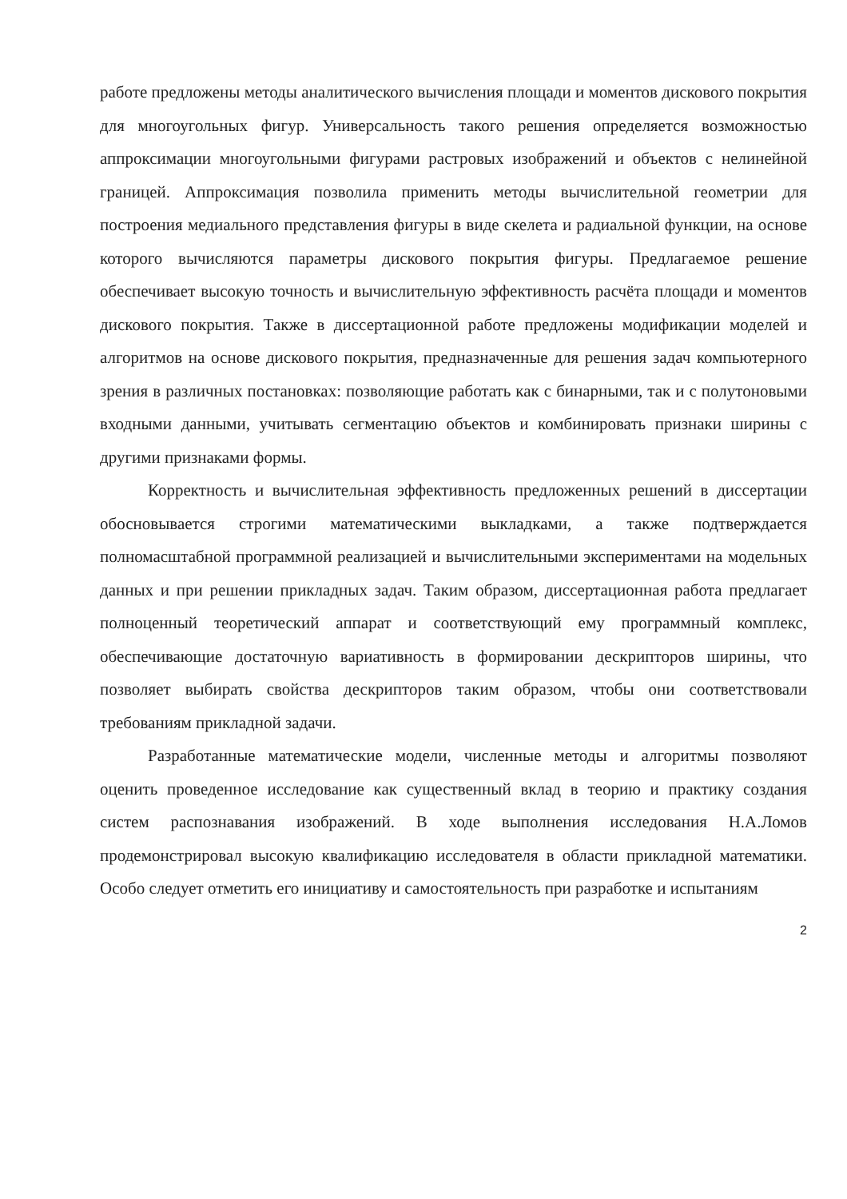работе предложены методы аналитического вычисления площади и моментов дискового покрытия для многоугольных фигур. Универсальность такого решения определяется возможностью аппроксимации многоугольными фигурами растровых изображений и объектов с нелинейной границей. Аппроксимация позволила применить методы вычислительной геометрии для построения медиального представления фигуры в виде скелета и радиальной функции, на основе которого вычисляются параметры дискового покрытия фигуры. Предлагаемое решение обеспечивает высокую точность и вычислительную эффективность расчёта площади и моментов дискового покрытия. Также в диссертационной работе предложены модификации моделей и алгоритмов на основе дискового покрытия, предназначенные для решения задач компьютерного зрения в различных постановках: позволяющие работать как с бинарными, так и с полутоновыми входными данными, учитывать сегментацию объектов и комбинировать признаки ширины с другими признаками формы.
Корректность и вычислительная эффективность предложенных решений в диссертации обосновывается строгими математическими выкладками, а также подтверждается полномасштабной программной реализацией и вычислительными экспериментами на модельных данных и при решении прикладных задач. Таким образом, диссертационная работа предлагает полноценный теоретический аппарат и соответствующий ему программный комплекс, обеспечивающие достаточную вариативность в формировании дескрипторов ширины, что позволяет выбирать свойства дескрипторов таким образом, чтобы они соответствовали требованиям прикладной задачи.
Разработанные математические модели, численные методы и алгоритмы позволяют оценить проведенное исследование как существенный вклад в теорию и практику создания систем распознавания изображений. В ходе выполнения исследования Н.А.Ломов продемонстрировал высокую квалификацию исследователя в области прикладной математики. Особо следует отметить его инициативу и самостоятельность при разработке и испытаниям
2